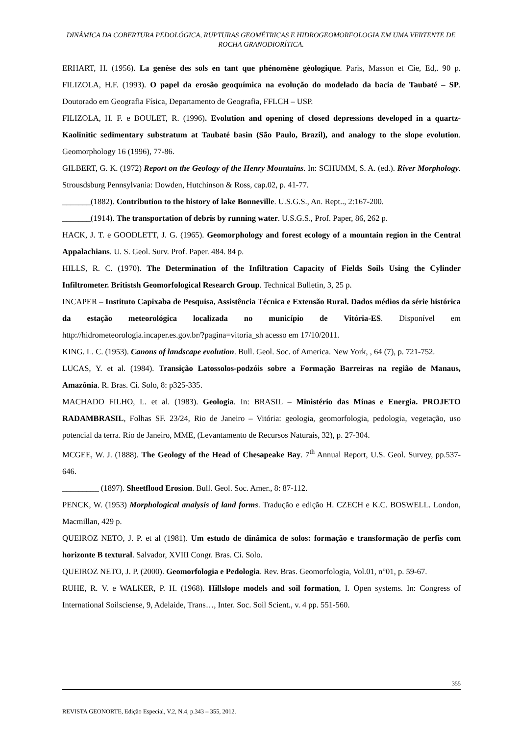DINÂMICA DA COBERTURA PEDOLÓGICA, RUPTURAS GEOMÉTRICAS E HIDROGEOMORFOLOGIA EM UMA VERTENTE DE ROCHA GRANODIORÍTICA.
ERHART, H. (1956). La genèse des sols en tant que phénomène gèologique. Paris, Masson et Cie, Ed,. 90 p. FILIZOLA, H.F. (1993). O papel da erosão geoquímica na evolução do modelado da bacia de Taubaté – SP. Doutorado em Geografia Física, Departamento de Geografia, FFLCH – USP.
FILIZOLA, H. F. e BOULET, R. (1996). Evolution and opening of closed depressions developed in a quartz-Kaolinitic sedimentary substratum at Taubaté basin (São Paulo, Brazil), and analogy to the slope evolution. Geomorphology 16 (1996), 77-86.
GILBERT, G. K. (1972) Report on the Geology of the Henry Mountains. In: SCHUMM, S. A. (ed.). River Morphology. Strousdsburg Pennsylvania: Dowden, Hutchinson & Ross, cap.02, p. 41-77.
_______(1882). Contribution to the history of lake Bonneville. U.S.G.S., An. Rept.., 2:167-200.
_______(1914). The transportation of debris by running water. U.S.G.S., Prof. Paper, 86, 262 p.
HACK, J. T. e GOODLETT, J. G. (1965). Geomorphology and forest ecology of a mountain region in the Central Appalachians. U. S. Geol. Surv. Prof. Paper. 484. 84 p.
HILLS, R. C. (1970). The Determination of the Infiltration Capacity of Fields Soils Using the Cylinder Infiltrometer. Britistsh Geomorfological Research Group. Technical Bulletin, 3, 25 p.
INCAPER – Instituto Capixaba de Pesquisa, Assistência Técnica e Extensão Rural. Dados médios da série histórica da estação meteorológica localizada no município de Vitória-ES. Disponível em http://hidrometeorologia.incaper.es.gov.br/?pagina=vitoria_sh acesso em 17/10/2011.
KING. L. C. (1953). Canons of landscape evolution. Bull. Geol. Soc. of America. New York, , 64 (7), p. 721-752.
LUCAS, Y. et al. (1984). Transição Latossolos-podzóis sobre a Formação Barreiras na região de Manaus, Amazônia. R. Bras. Ci. Solo, 8: p325-335.
MACHADO FILHO, L. et al. (1983). Geologia. In: BRASIL – Ministério das Minas e Energia. PROJETO RADAMBRASIL, Folhas SF. 23/24, Rio de Janeiro – Vitória: geologia, geomorfologia, pedologia, vegetação, uso potencial da terra. Rio de Janeiro, MME, (Levantamento de Recursos Naturais, 32), p. 27-304.
MCGEE, W. J. (1888). The Geology of the Head of Chesapeake Bay. 7<sup>th</sup> Annual Report, U.S. Geol. Survey, pp.537-646.
_________ (1897). Sheetflood Erosion. Bull. Geol. Soc. Amer., 8: 87-112.
PENCK, W. (1953) Morphological analysis of land forms. Tradução e edição H. CZECH e K.C. BOSWELL. London, Macmillan, 429 p.
QUEIROZ NETO, J. P. et al (1981). Um estudo de dinâmica de solos: formação e transformação de perfis com horizonte B textural. Salvador, XVIII Congr. Bras. Ci. Solo.
QUEIROZ NETO, J. P. (2000). Geomorfologia e Pedologia. Rev. Bras. Geomorfologia, Vol.01, n°01, p. 59-67.
RUHE, R. V. e WALKER, P. H. (1968). Hillslope models and soil formation, I. Open systems. In: Congress of International Soilsciense, 9, Adelaide, Trans…, Inter. Soc. Soil Scient., v. 4 pp. 551-560.
355
REVISTA GEONORTE, Edição Especial, V.2, N.4, p.343 – 355, 2012.